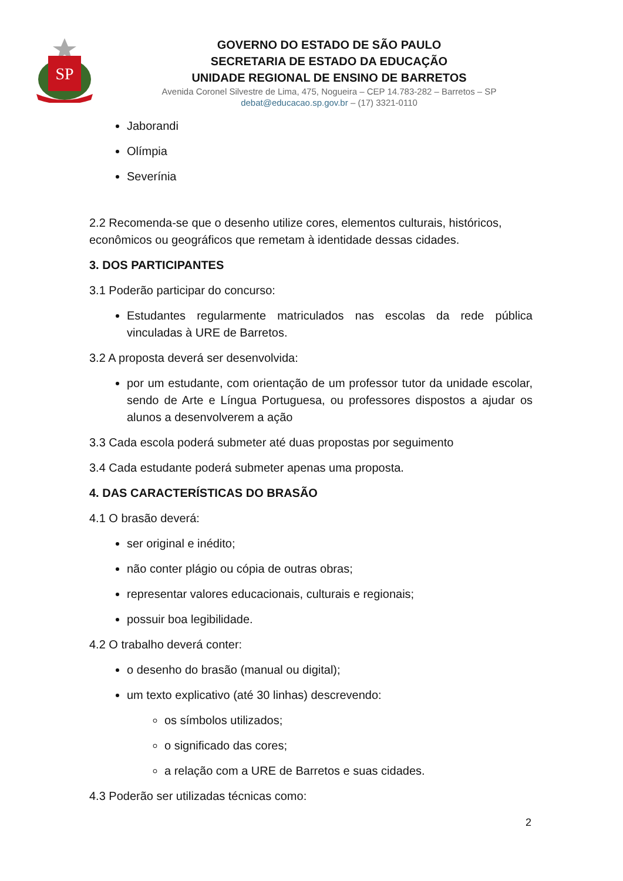SP
GOVERNO DO ESTADO DE SÃO PAULO
SECRETARIA DE ESTADO DA EDUCAÇÃO
UNIDADE REGIONAL DE ENSINO DE BARRETOS
Avenida Coronel Silvestre de Lima, 475, Nogueira – CEP 14.783-282 – Barretos – SP
debat@educacao.sp.gov.br – (17) 3321-0110
Jaborandi
Olímpia
Severínia
2.2 Recomenda-se que o desenho utilize cores, elementos culturais, históricos, econômicos ou geográficos que remetam à identidade dessas cidades.
3. DOS PARTICIPANTES
3.1 Poderão participar do concurso:
Estudantes regularmente matriculados nas escolas da rede pública vinculadas à URE de Barretos.
3.2 A proposta deverá ser desenvolvida:
por um estudante, com orientação de um professor tutor da unidade escolar, sendo de Arte e Língua Portuguesa, ou professores dispostos a ajudar os alunos a desenvolverem a ação
3.3 Cada escola poderá submeter até duas propostas por seguimento
3.4 Cada estudante poderá submeter apenas uma proposta.
4. DAS CARACTERÍSTICAS DO BRASÃO
4.1 O brasão deverá:
ser original e inédito;
não conter plágio ou cópia de outras obras;
representar valores educacionais, culturais e regionais;
possuir boa legibilidade.
4.2 O trabalho deverá conter:
o desenho do brasão (manual ou digital);
um texto explicativo (até 30 linhas) descrevendo:
os símbolos utilizados;
o significado das cores;
a relação com a URE de Barretos e suas cidades.
4.3 Poderão ser utilizadas técnicas como:
2